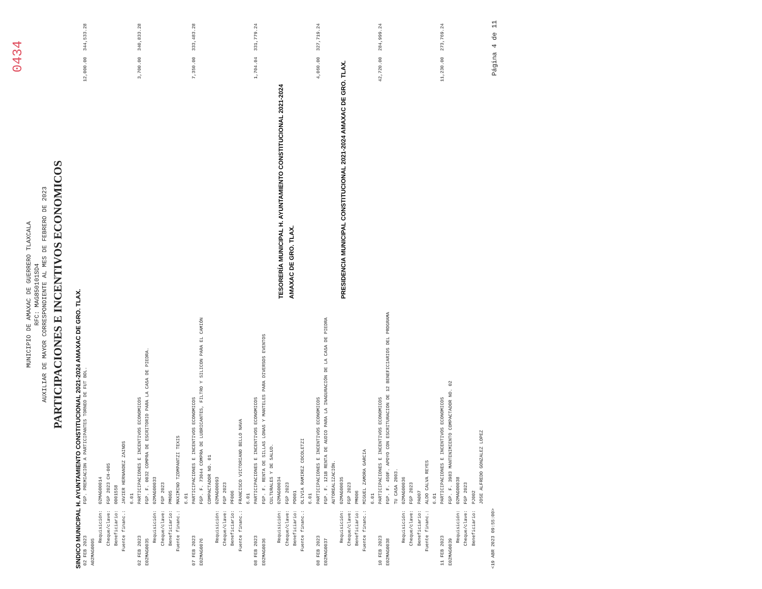0434
MUNICIPIO DE AMAXAC DE GUERRERO TLAXCALA
RFC: MAG850101SD4
AUXILIAR DE MAYOR CORRESPONDIENTE AL MES DE FEBRERO DE 2023
PARTICIPACIONES E INCENTIVOS ECONOMICOS
SINDICO MUNICIPAL H. AYUNTAMIENTO CONSTITUCIONAL 2021-2024 AMAXAC DE GRO. TLAX.
| 02 FEB 2023 A02MAG0005 | FGP. PREMIACION A PARTICIPANTES TORNEO DE FUT BOL. | 12,000.00 | 344,533.28 |
| Requisición: Cheque/clave: Beneficiario: Fuente financ.: | 02MAG00014 FGP 2023 CH-005 0001558 JAVIER HERNANDEZ ZAINOS 6.01 | | |
| 02 FEB 2023 E02MAG0035 | PARTICIPACIONES E INCENTIVOS ECONOMICOS FGP. F. 0032 COMPRA DE ESCRITORIO PARA LA CASA DE PIEDRA. | 3,700.00 | 340,833.28 |
| Requisición: Cheque/clave: Beneficiario: Fuente financ.: | 02MAG00033 FGP 2023 PM005 MAXIMINO TZOMPANTZI TEXIS 6.01 | | |
| 07 FEB 2023 E02MAG0076 | PARTICIPACIONES E INCENTIVOS ECONOMICOS FGP. F. 73044 COMPRA DE LUBRICANTES, FILTRO Y SILICON PARA EL CAMIÓN COMPACTADOR NO. 01 | 7,350.00 | 333,483.28 |
| Requisición: Cheque/clave: Beneficiario: Fuente financ.: | 02MAG00093 FGP 2023 PF006 FRANCISCO VICTORIANO BELLO NAVA 6.01 | | |
| 08 FEB 2023 E02MAG0036 | PARTICIPACIONES E INCENTIVOS ECONOMICOS FGP. F. RENTA DE SILLAS LONAS Y MANTELES PARA DIVERSOS EVENTOS CULTURALES Y DE SALUD. | 1,704.04 | 331,779.24 |
| Requisición: Cheque/clave: Beneficiario: Fuente financ.: | 02MAG00034 FGP 2023 PO001 OLIVIA RAMIREZ COCOLETZI 6.01 | TESORERÍA MUNICIPAL H. AYUNTAMIENTO CONSTITUCIONAL 2021-2024 AMAXAC DE GRO. TLAX. | |
| 08 FEB 2023 E02MAG0037 | PARTICIPACIONES E INCENTIVOS ECONOMICOS FGP. F. 121B RENTA DE AUDIO PARA LA INAGURACIÓN DE LA CASA DE PIEDRA AUTOREALIZACIÓN. | 4,060.00 | 327,719.24 |
| Requisición: Cheque/clave: Beneficiario: Fuente financ.: | 02MAG00035 FGP 2023 PM006 MIGUEL ZAMORA GARCIA 6.01 | PRESIDENCIA MUNICIPAL CONSTITUCIONAL 2021-2024 AMAXAC DE GRO. TLAX. | |
| 10 FEB 2023 E02MAG0038 | PARTICIPACIONES E INCENTIVOS ECONOMICOS FGP. F. 450F. APOYO CON ESCRITURACION DE 12 BENEFICIARIOS DEL PROGRAMA TU CASA 2003. | 42,720.00 | 284,999.24 |
| Requisición: Cheque/clave: Beneficiario: Fuente financ.: | 02MAG00036 FGP 2023 PA007 ALDO CALVA REYES 6.01 | | |
| 11 FEB 2023 E02MAG0039 | PARTICIPACIONES E INCENTIVOS ECONOMICOS FGP. F. 3983 MANTENIMIENTO COMPACTADOR NO. 02 | 11,230.00 | 273,769.24 |
| Requisición: Cheque/clave: Beneficiario: | 02MAG00038 FGP 2023 PJ002 JOSE ALFREDO GONZALEZ LOPEZ | | |
<19 ABR 2023 09:55:00> Página 4 de 11